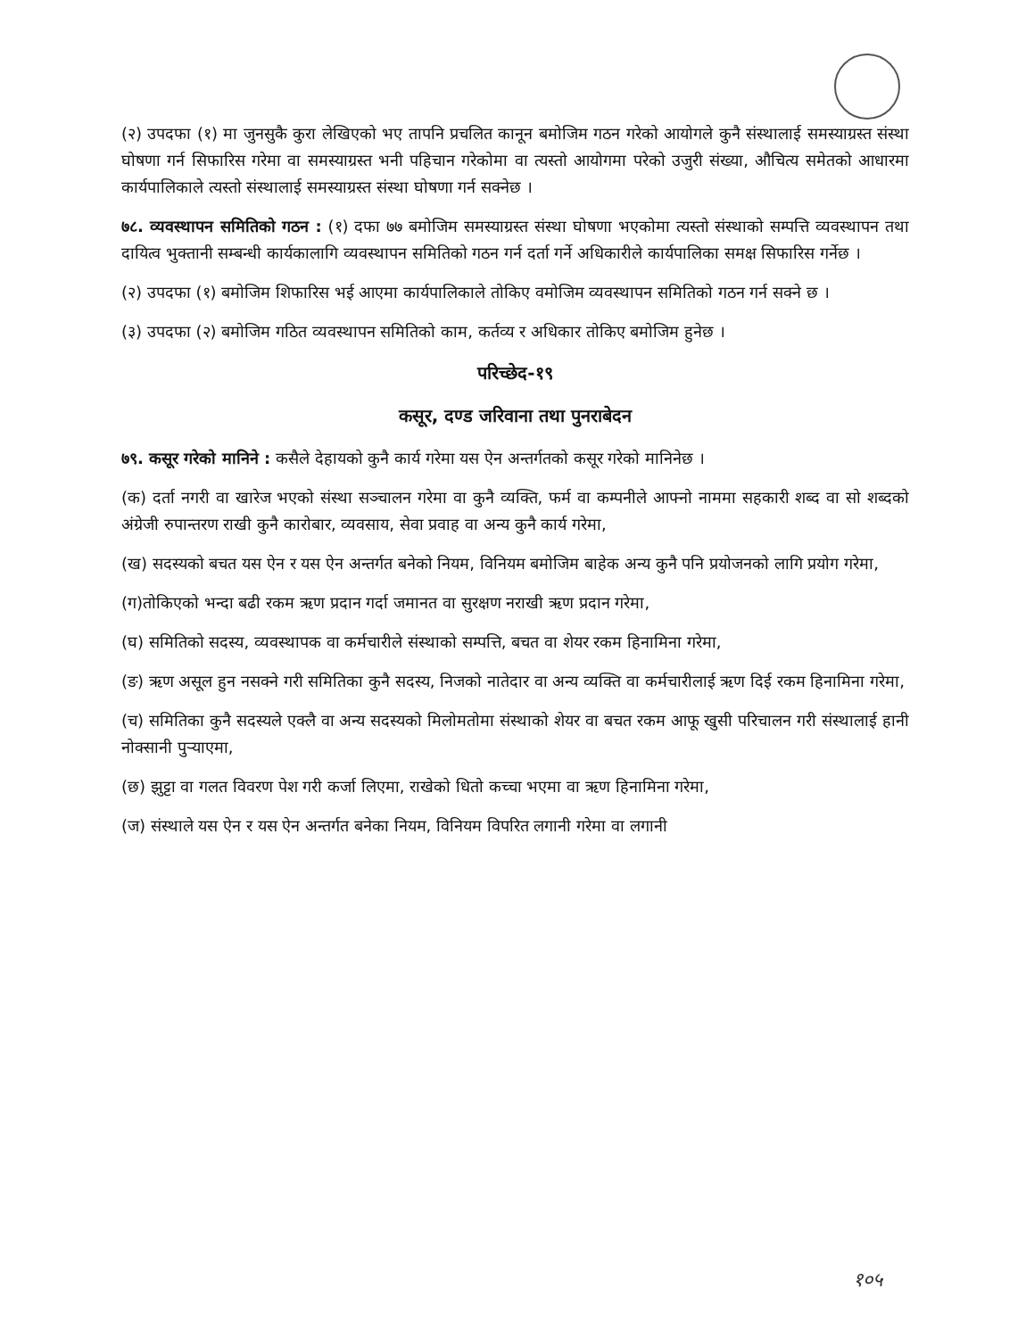(२) उपदफा (१) मा जुनसुकै कुरा लेखिएको भए तापनि प्रचलित कानून बमोजिम गठन गरेको आयोगले कुनै संस्थालाई समस्याग्रस्त संस्था घोषणा गर्न सिफारिस गरेमा वा समस्याग्रस्त भनी पहिचान गरेकोमा वा त्यस्तो आयोगमा परेको उजुरी संख्या, औचित्य समेतको आधारमा कार्यपालिकाले त्यस्तो संस्थालाई समस्याग्रस्त संस्था घोषणा गर्न सक्नेछ ।
७८. व्यवस्थापन समितिको गठन : (१) दफा ७७ बमोजिम समस्याग्रस्त संस्था घोषणा भएकोमा त्यस्तो संस्थाको सम्पत्ति व्यवस्थापन तथा दायित्व भुक्तानी सम्बन्धी कार्यकालागि व्यवस्थापन समितिको गठन गर्न दर्ता गर्ने अधिकारीले कार्यपालिका समक्ष सिफारिस गर्नेछ ।
(२) उपदफा (१) बमोजिम शिफारिस भई आएमा कार्यपालिकाले तोकिए वमोजिम व्यवस्थापन समितिको गठन गर्न सक्ने छ ।
(३) उपदफा (२) बमोजिम गठित व्यवस्थापन समितिको काम, कर्तव्य र अधिकार तोकिए बमोजिम हुनेछ ।
परिच्छेद-१९
कसूर, दण्ड जरिवाना तथा पुनराबेदन
७९. कसूर गरेको मानिने : कसैले देहायको कुनै कार्य गरेमा यस ऐन अन्तर्गतको कसूर गरेको मानिनेछ ।
(क) दर्ता नगरी वा खारेज भएको संस्था सञ्चालन गरेमा वा कुनै व्यक्ति, फर्म वा कम्पनीले आफ्नो नाममा सहकारी शब्द वा सो शब्दको अंग्रेजी रुपान्तरण राखी कुनै कारोबार, व्यवसाय, सेवा प्रवाह वा अन्य कुनै कार्य गरेमा,
(ख) सदस्यको बचत यस ऐन र यस ऐन अन्तर्गत बनेको नियम, विनियम बमोजिम बाहेक अन्य कुनै पनि प्रयोजनको लागि प्रयोग गरेमा,
(ग)तोकिएको भन्दा बढी रकम ऋण प्रदान गर्दा जमानत वा सुरक्षण नराखी ऋण प्रदान गरेमा,
(घ) समितिको सदस्य, व्यवस्थापक वा कर्मचारीले संस्थाको सम्पत्ति, बचत वा शेयर रकम हिनामिना गरेमा,
(ङ) ऋण असूल हुन नसक्ने गरी समितिका कुनै सदस्य, निजको नातेदार वा अन्य व्यक्ति वा कर्मचारीलाई ऋण दिई रकम हिनामिना गरेमा,
(च) समितिका कुनै सदस्यले एक्लै वा अन्य सदस्यको मिलोमतोमा संस्थाको शेयर वा बचत रकम आफू खुसी परिचालन गरी संस्थालाई हानी नोक्सानी पुर्‍याएमा,
(छ) झुट्टा वा गलत विवरण पेश गरी कर्जा लिएमा, राखेको धितो कच्चा भएमा वा ऋण हिनामिना गरेमा,
(ज) संस्थाले यस ऐन र यस ऐन अन्तर्गत बनेका नियम, विनियम विपरित लगानी गरेमा वा लगानी
१०५